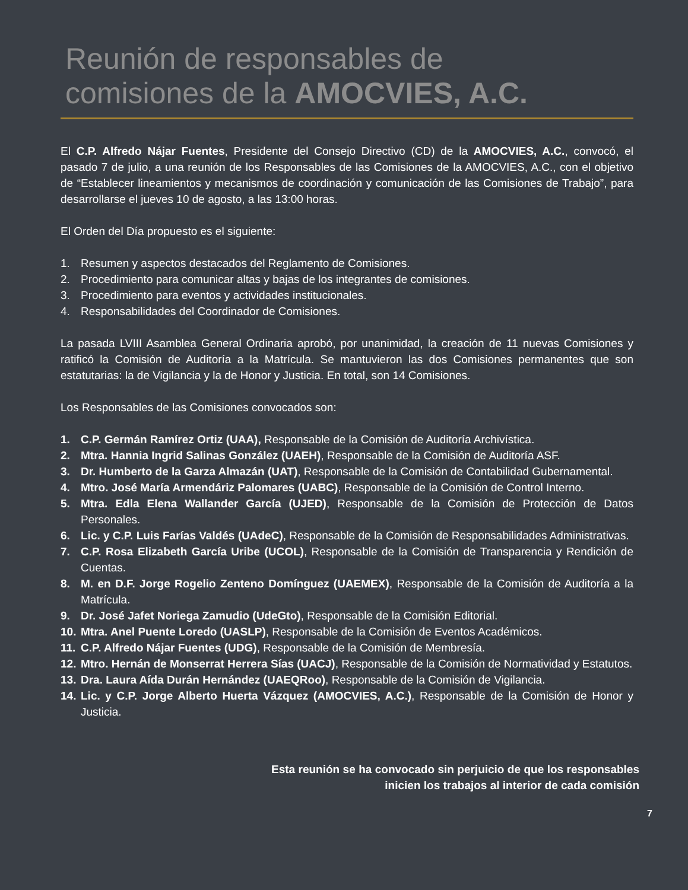Reunión de responsables de
comisiones de la AMOCVIES, A.C.
El C.P. Alfredo Nájar Fuentes, Presidente del Consejo Directivo (CD) de la AMOCVIES, A.C., convocó, el pasado 7 de julio, a una reunión de los Responsables de las Comisiones de la AMOCVIES, A.C., con el objetivo de “Establecer lineamientos y mecanismos de coordinación y comunicación de las Comisiones de Trabajo”, para desarrollarse el jueves 10 de agosto, a las 13:00 horas.
El Orden del Día propuesto es el siguiente:
1. Resumen y aspectos destacados del Reglamento de Comisiones.
2. Procedimiento para comunicar altas y bajas de los integrantes de comisiones.
3. Procedimiento para eventos y actividades institucionales.
4. Responsabilidades del Coordinador de Comisiones.
La pasada LVIII Asamblea General Ordinaria aprobó, por unanimidad, la creación de 11 nuevas Comisiones y ratificó la Comisión de Auditoría a la Matrícula. Se mantuvieron las dos Comisiones permanentes que son estatutarias: la de Vigilancia y la de Honor y Justicia. En total, son 14 Comisiones.
Los Responsables de las Comisiones convocados son:
1. C.P. Germán Ramírez Ortiz (UAA), Responsable de la Comisión de Auditoría Archivística.
2. Mtra. Hannia Ingrid Salinas González (UAEH), Responsable de la Comisión de Auditoría ASF.
3. Dr. Humberto de la Garza Almazán (UAT), Responsable de la Comisión de Contabilidad Gubernamental.
4. Mtro. José María Armendáriz Palomares (UABC), Responsable de la Comisión de Control Interno.
5. Mtra. Edla Elena Wallander García (UJED), Responsable de la Comisión de Protección de Datos Personales.
6. Lic. y C.P. Luis Farías Valdés (UAdeC), Responsable de la Comisión de Responsabilidades Administrativas.
7. C.P. Rosa Elizabeth García Uribe (UCOL), Responsable de la Comisión de Transparencia y Rendición de Cuentas.
8. M. en D.F. Jorge Rogelio Zenteno Domínguez (UAEMEX), Responsable de la Comisión de Auditoría a la Matrícula.
9. Dr. José Jafet Noriega Zamudio (UdeGto), Responsable de la Comisión Editorial.
10. Mtra. Anel Puente Loredo (UASLP), Responsable de la Comisión de Eventos Académicos.
11. C.P. Alfredo Nájar Fuentes (UDG), Responsable de la Comisión de Membresía.
12. Mtro. Hernán de Monserrat Herrera Sías (UACJ), Responsable de la Comisión de Normatividad y Estatutos.
13. Dra. Laura Aída Durán Hernández (UAEQRoo), Responsable de la Comisión de Vigilancia.
14. Lic. y C.P. Jorge Alberto Huerta Vázquez (AMOCVIES, A.C.), Responsable de la Comisión de Honor y Justicia.
Esta reunión se ha convocado sin perjuicio de que los responsables inicien los trabajos al interior de cada comisión
7